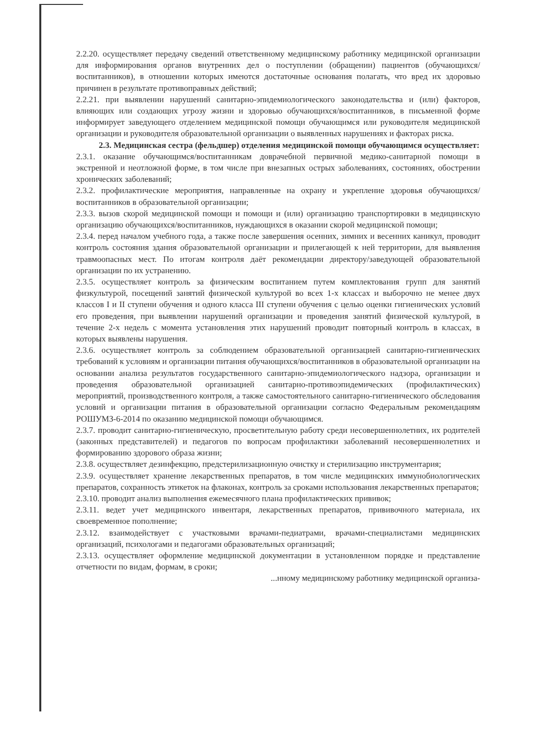2.2.20. осуществляет передачу сведений ответственному медицинскому работнику медицинской организации для информирования органов внутренних дел о поступлении (обращении) пациентов (обучающихся/воспитанников), в отношении которых имеются достаточные основания полагать, что вред их здоровью причинен в результате противоправных действий;
2.2.21. при выявлении нарушений санитарно-эпидемиологического законодательства и (или) факторов, влияющих или создающих угрозу жизни и здоровью обучающихся/воспитанников, в письменной форме информирует заведующего отделением медицинской помощи обучающимся или руководителя медицинской организации и руководителя образовательной организации о выявленных нарушениях и факторах риска.
2.3. Медицинская сестра (фельдшер) отделения медицинской помощи обучающимся осуществляет:
2.3.1. оказание обучающимся/воспитанникам доврачебной первичной медико-санитарной помощи в экстренной и неотложной форме, в том числе при внезапных острых заболеваниях, состояниях, обострении хронических заболеваний;
2.3.2. профилактические мероприятия, направленные на охрану и укрепление здоровья обучающихся/воспитанников в образовательной организации;
2.3.3. вызов скорой медицинской помощи и помощи и (или) организацию транспортировки в медицинскую организацию обучающихся/воспитанников, нуждающихся в оказании скорой медицинской помощи;
2.3.4. перед началом учебного года, а также после завершения осенних, зимних и весенних каникул, проводит контроль состояния здания образовательной организации и прилегающей к ней территории, для выявления травмоопасных мест. По итогам контроля даёт рекомендации директору/заведующей образовательной организации по их устранению.
2.3.5. осуществляет контроль за физическим воспитанием путем комплектования групп для занятий физкультурой, посещений занятий физической культурой во всех 1-х классах и выборочно не менее двух классов I и II ступени обучения и одного класса III ступени обучения с целью оценки гигиенических условий его проведения, при выявлении нарушений организации и проведения занятий физической культурой, в течение 2-х недель с момента установления этих нарушений проводит повторный контроль в классах, в которых выявлены нарушения.
2.3.6. осуществляет контроль за соблюдением образовательной организацией санитарно-гигиенических требований к условиям и организации питания обучающихся/воспитанников в образовательной организации на основании анализа результатов государственного санитарно-эпидемиологического надзора, организации и проведения образовательной организацией санитарно-противоэпидемических (профилактических) мероприятий, производственного контроля, а также самостоятельного санитарно-гигиенического обследования условий и организации питания в образовательной организации согласно Федеральным рекомендациям РОШУМЗ-6-2014 по оказанию медицинской помощи обучающимся.
2.3.7. проводит санитарно-гигиеническую, просветительную работу среди несовершеннолетних, их родителей (законных представителей) и педагогов по вопросам профилактики заболеваний несовершеннолетних и формированию здорового образа жизни;
2.3.8. осуществляет дезинфекцию, предстерилизационную очистку и стерилизацию инструментария;
2.3.9. осуществляет хранение лекарственных препаратов, в том числе медицинских иммунобиологических препаратов, сохранность этикеток на флаконах, контроль за сроками использования лекарственных препаратов;
2.3.10. проводит анализ выполнения ежемесячного плана профилактических прививок;
2.3.11. ведет учет медицинского инвентаря, лекарственных препаратов, прививочного материала, их своевременное пополнение;
2.3.12. взаимодействует с участковыми врачами-педиатрами, врачами-специалистами медицинских организаций, психологами и педагогами образовательных организаций;
2.3.13. осуществляет оформление медицинской документации в установленном порядке и представление отчетности по видам, формам, в сроки;
...нному медицинскому работнику медицинской организа-